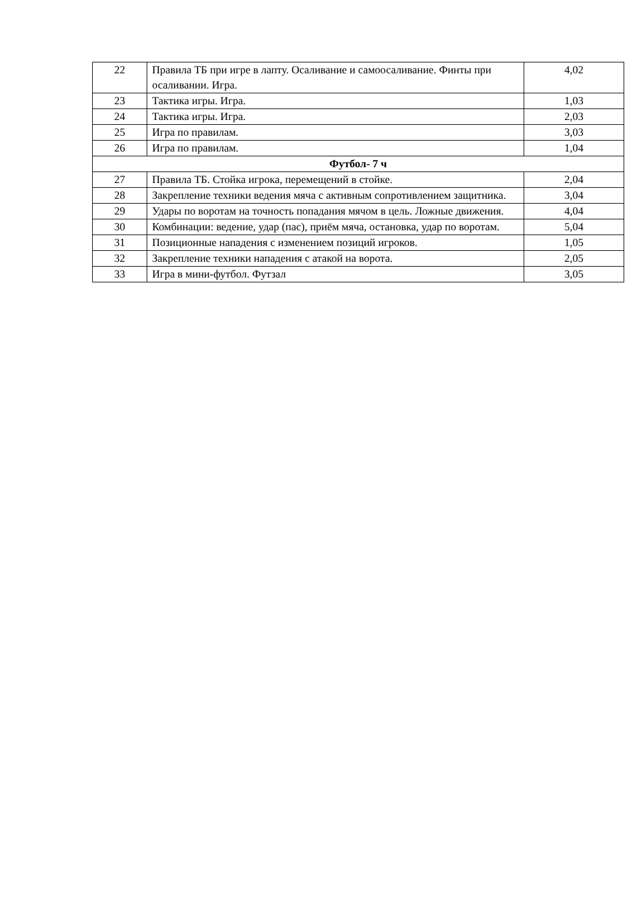| 22 | Правила ТБ при игре в лапту. Осаливание и самоосаливание. Финты при осаливании. Игра. | 4,02 |
| 23 | Тактика игры. Игра. | 1,03 |
| 24 | Тактика игры. Игра. | 2,03 |
| 25 | Игра по правилам. | 3,03 |
| 26 | Игра по правилам. | 1,04 |
| Футбол- 7 ч | | |
| 27 | Правила ТБ. Стойка игрока, перемещений в стойке. | 2,04 |
| 28 | Закрепление техники ведения мяча с активным сопротивлением защитника. | 3,04 |
| 29 | Удары по воротам на точность попадания мячом в цель. Ложные движения. | 4,04 |
| 30 | Комбинации: ведение, удар (пас), приём мяча, остановка, удар по воротам. | 5,04 |
| 31 | Позиционные нападения с изменением позиций игроков. | 1,05 |
| 32 | Закрепление техники нападения с атакой на ворота. | 2,05 |
| 33 | Игра в мини-футбол. Футзал | 3,05 |